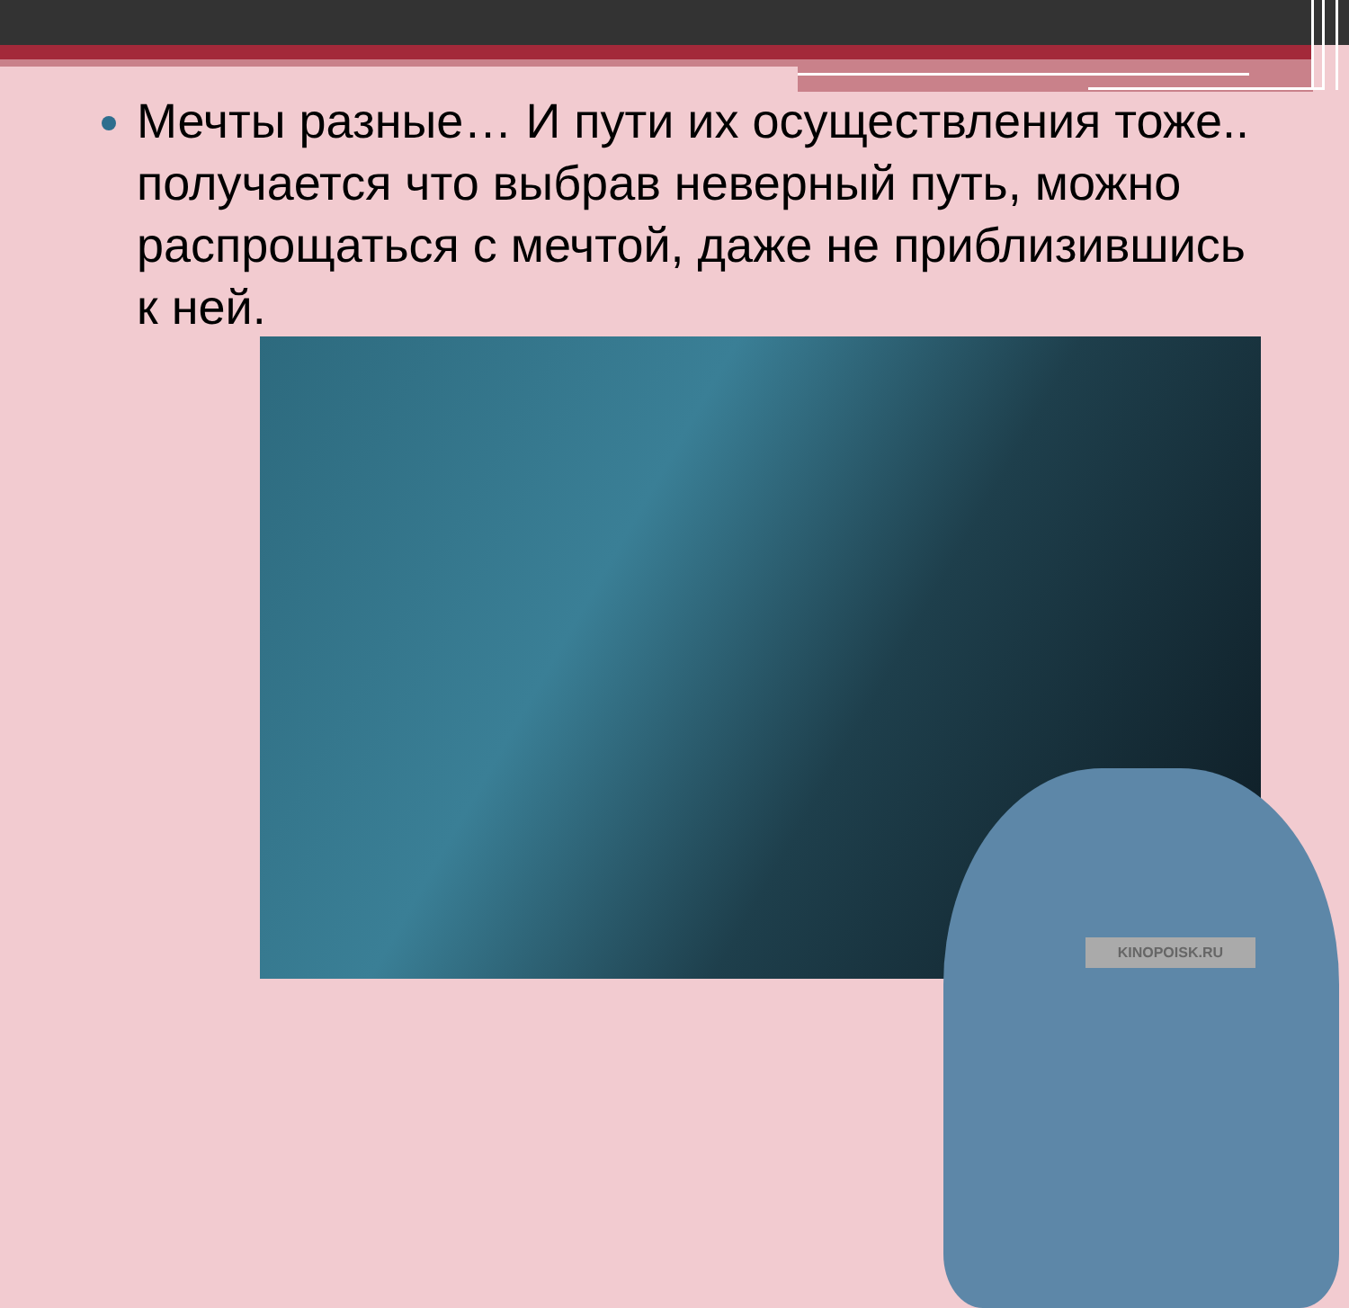Мечты разные… И пути их осуществления тоже.. получается что выбрав неверный путь, можно распрощаться с мечтой, даже не приблизившись к ней.
KINOPOISK.RU